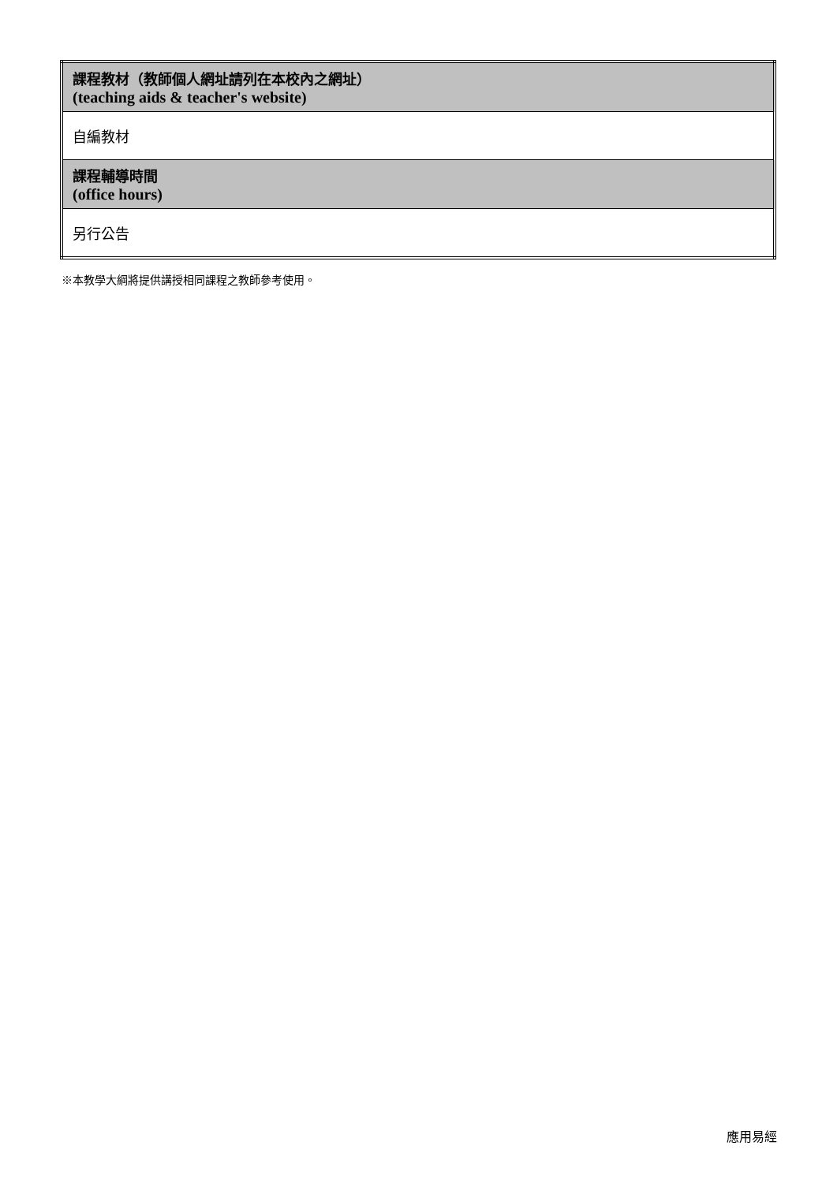| 課程教材（教師個人網址請列在本校內之網址） (teaching aids & teacher's website) |
| 自編教材 |
| 課程輔導時間 (office hours) |
| 另行公告 |
※本教學大綱將提供講授相同課程之教師參考使用。
應用易經